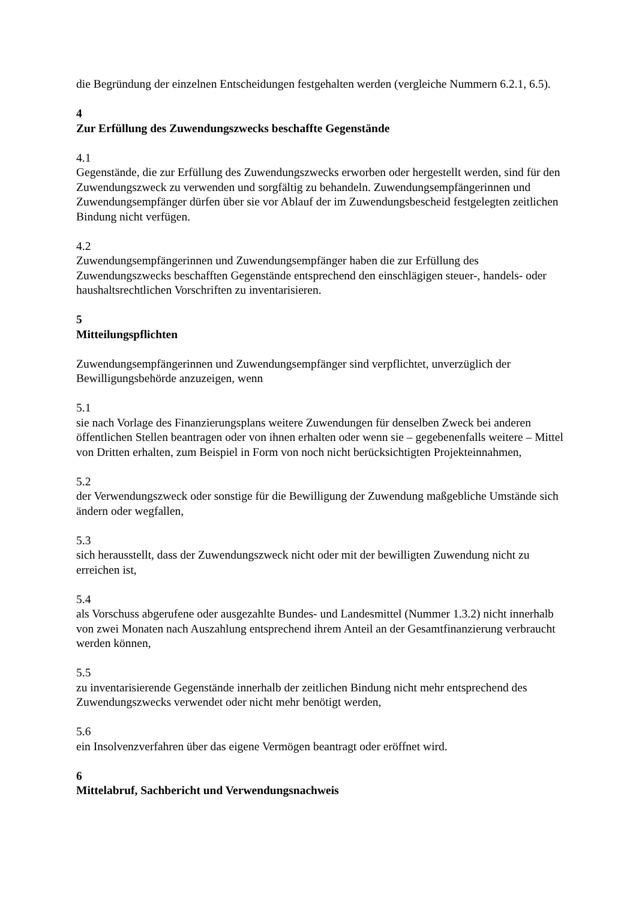die Begründung der einzelnen Entscheidungen festgehalten werden (vergleiche Nummern 6.2.1, 6.5).
4
Zur Erfüllung des Zuwendungszwecks beschaffte Gegenstände
4.1
Gegenstände, die zur Erfüllung des Zuwendungszwecks erworben oder hergestellt werden, sind für den Zuwendungszweck zu verwenden und sorgfältig zu behandeln. Zuwendungsempfängerinnen und Zuwendungsempfänger dürfen über sie vor Ablauf der im Zuwendungsbescheid festgelegten zeitlichen Bindung nicht verfügen.
4.2
Zuwendungsempfängerinnen und Zuwendungsempfänger haben die zur Erfüllung des Zuwendungszwecks beschafften Gegenstände entsprechend den einschlägigen steuer-, handels- oder haushaltsrechtlichen Vorschriften zu inventarisieren.
5
Mitteilungspflichten
Zuwendungsempfängerinnen und Zuwendungsempfänger sind verpflichtet, unverzüglich der Bewilligungsbehörde anzuzeigen, wenn
5.1
sie nach Vorlage des Finanzierungsplans weitere Zuwendungen für denselben Zweck bei anderen öffentlichen Stellen beantragen oder von ihnen erhalten oder wenn sie – gegebenenfalls weitere – Mittel von Dritten erhalten, zum Beispiel in Form von noch nicht berücksichtigten Projekteinnahmen,
5.2
der Verwendungszweck oder sonstige für die Bewilligung der Zuwendung maßgebliche Umstände sich ändern oder wegfallen,
5.3
sich herausstellt, dass der Zuwendungszweck nicht oder mit der bewilligten Zuwendung nicht zu erreichen ist,
5.4
als Vorschuss abgerufene oder ausgezahlte Bundes- und Landesmittel (Nummer 1.3.2) nicht innerhalb von zwei Monaten nach Auszahlung entsprechend ihrem Anteil an der Gesamtfinanzierung verbraucht werden können,
5.5
zu inventarisierende Gegenstände innerhalb der zeitlichen Bindung nicht mehr entsprechend des Zuwendungszwecks verwendet oder nicht mehr benötigt werden,
5.6
ein Insolvenzverfahren über das eigene Vermögen beantragt oder eröffnet wird.
6
Mittelabruf, Sachbericht und Verwendungsnachweis